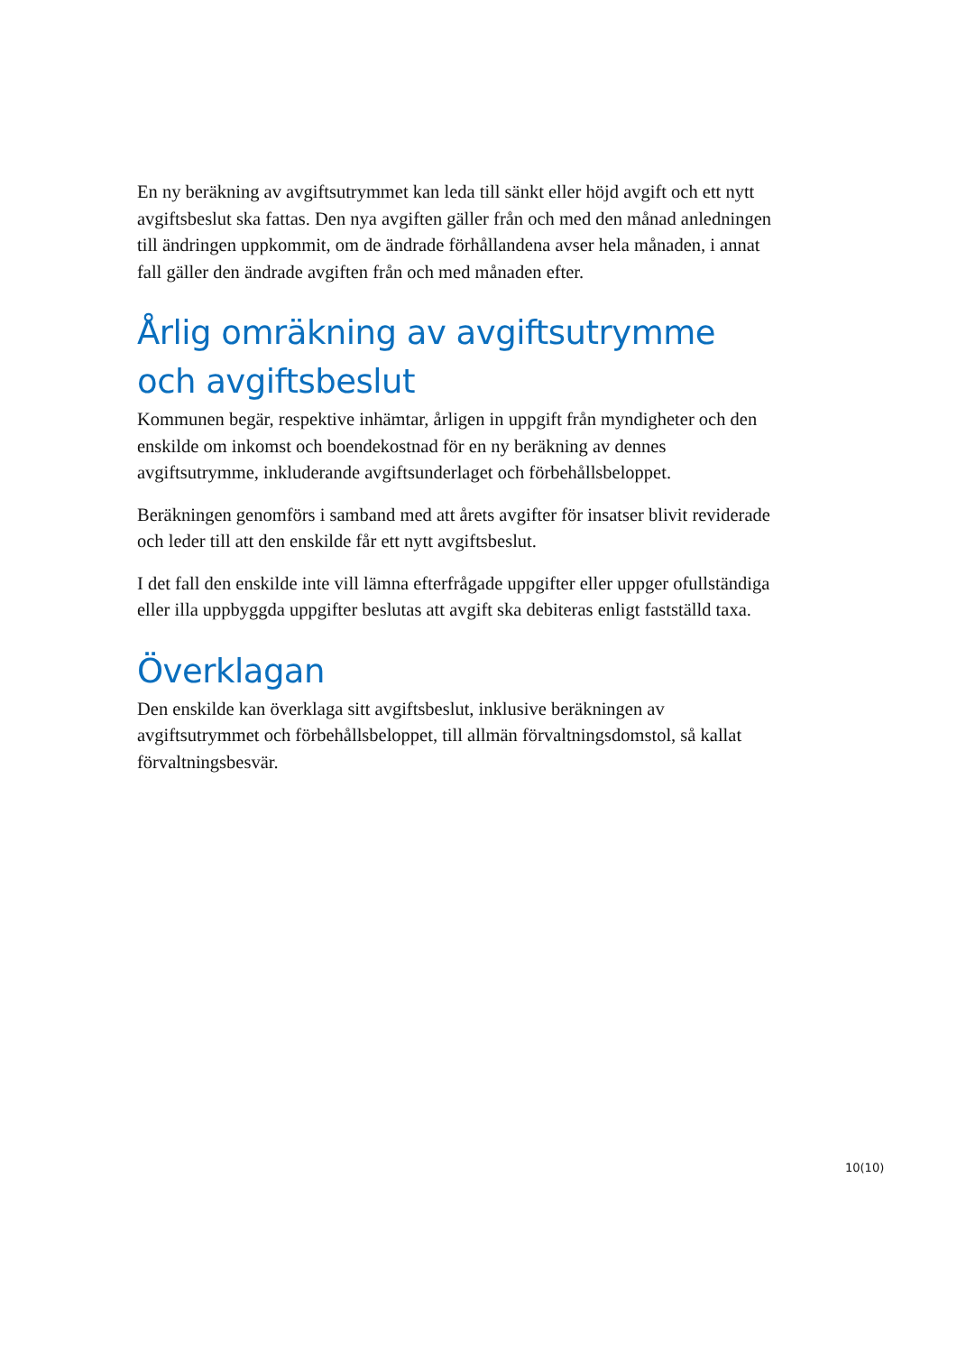En ny beräkning av avgiftsutrymmet kan leda till sänkt eller höjd avgift och ett nytt avgiftsbeslut ska fattas. Den nya avgiften gäller från och med den månad anledningen till ändringen uppkommit, om de ändrade förhållandena avser hela månaden, i annat fall gäller den ändrade avgiften från och med månaden efter.
Årlig omräkning av avgiftsutrymme och avgiftsbeslut
Kommunen begär, respektive inhämtar, årligen in uppgift från myndigheter och den enskilde om inkomst och boendekostnad för en ny beräkning av dennes avgiftsutrymme, inkluderande avgiftsunderlaget och förbehållsbeloppet.
Beräkningen genomförs i samband med att årets avgifter för insatser blivit reviderade och leder till att den enskilde får ett nytt avgiftsbeslut.
I det fall den enskilde inte vill lämna efterfrågade uppgifter eller uppger ofullständiga eller illa uppbyggda uppgifter beslutas att avgift ska debiteras enligt fastställd taxa.
Överklagan
Den enskilde kan överklaga sitt avgiftsbeslut, inklusive beräkningen av avgiftsutrymmet och förbehållsbeloppet, till allmän förvaltningsdomstol, så kallat förvaltningsbesvär.
10(10)